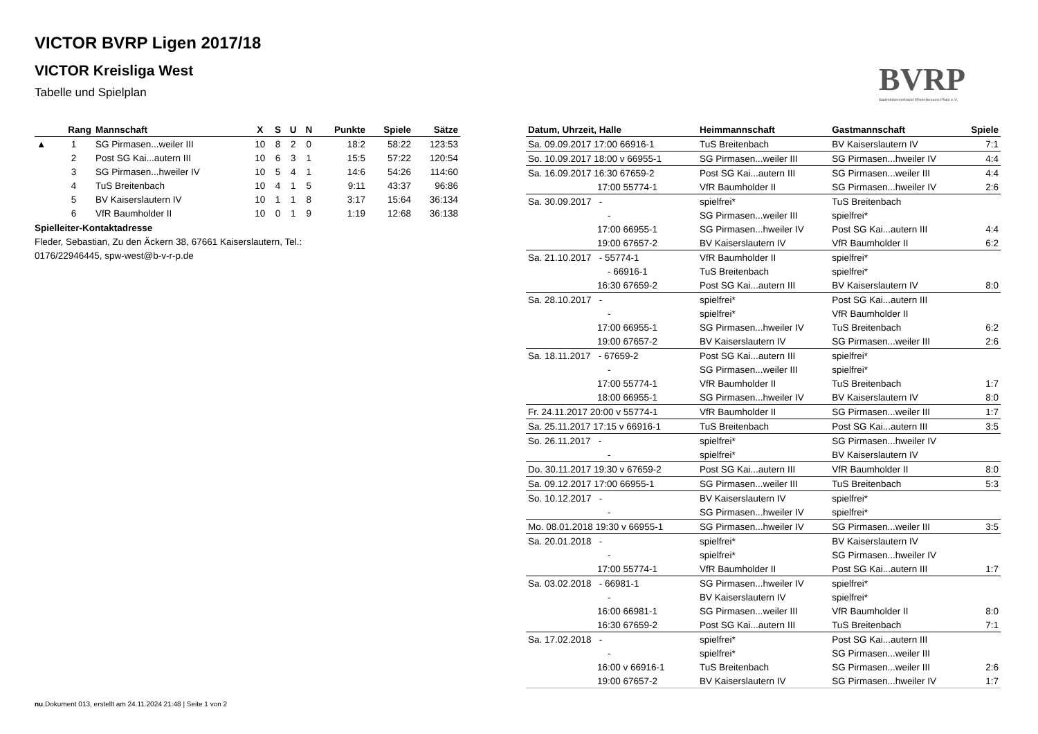VICTOR BVRP Ligen 2017/18
VICTOR Kreisliga West
Tabelle und Spielplan
BVRP
Badmintonverband Rheinhessen-Pfalz e.V.
| | Rang | Mannschaft | X | S | U | N | Punkte | Spiele | Sätze |
| --- | --- | --- | --- | --- | --- | --- | --- | --- | --- |
| ▲ | 1 | SG Pirmasen...weiler III | 10 | 8 | 2 | 0 | 18:2 | 58:22 | 123:53 |
| | 2 | Post SG Kai...autern III | 10 | 6 | 3 | 1 | 15:5 | 57:22 | 120:54 |
| | 3 | SG Pirmasen...hweiler IV | 10 | 5 | 4 | 1 | 14:6 | 54:26 | 114:60 |
| | 4 | TuS Breitenbach | 10 | 4 | 1 | 5 | 9:11 | 43:37 | 96:86 |
| | 5 | BV Kaiserslautern IV | 10 | 1 | 1 | 8 | 3:17 | 15:64 | 36:134 |
| | 6 | VfR Baumholder II | 10 | 0 | 1 | 9 | 1:19 | 12:68 | 36:138 |
Spielleiter-Kontaktadresse
Fleder, Sebastian, Zu den Äckern 38, 67661 Kaiserslautern, Tel.:
0176/22946445, spw-west@b-v-r-p.de
| Datum, Uhrzeit, Halle | Heimmannschaft | Gastmannschaft | Spiele |
| --- | --- | --- | --- |
| Sa. 09.09.2017 17:00 66916-1 | TuS Breitenbach | BV Kaiserslautern IV | 7:1 |
| So. 10.09.2017 18:00 v 66955-1 | SG Pirmasen...weiler III | SG Pirmasen...hweiler IV | 4:4 |
| Sa. 16.09.2017 16:30 67659-2 | Post SG Kai...autern III | SG Pirmasen...weiler III | 4:4 |
| 17:00 55774-1 | VfR Baumholder II | SG Pirmasen...hweiler IV | 2:6 |
| Sa. 30.09.2017 - | spielfrei* | TuS Breitenbach | |
| - | SG Pirmasen...weiler III | spielfrei* | |
| 17:00 66955-1 | SG Pirmasen...hweiler IV | Post SG Kai...autern III | 4:4 |
| 19:00 67657-2 | BV Kaiserslautern IV | VfR Baumholder II | 6:2 |
| Sa. 21.10.2017 - 55774-1 | VfR Baumholder II | spielfrei* | |
| - 66916-1 | TuS Breitenbach | spielfrei* | |
| 16:30 67659-2 | Post SG Kai...autern III | BV Kaiserslautern IV | 8:0 |
| Sa. 28.10.2017 - | spielfrei* | Post SG Kai...autern III | |
| - | spielfrei* | VfR Baumholder II | |
| 17:00 66955-1 | SG Pirmasen...hweiler IV | TuS Breitenbach | 6:2 |
| 19:00 67657-2 | BV Kaiserslautern IV | SG Pirmasen...weiler III | 2:6 |
| Sa. 18.11.2017 - 67659-2 | Post SG Kai...autern III | spielfrei* | |
| - | SG Pirmasen...weiler III | spielfrei* | |
| 17:00 55774-1 | VfR Baumholder II | TuS Breitenbach | 1:7 |
| 18:00 66955-1 | SG Pirmasen...hweiler IV | BV Kaiserslautern IV | 8:0 |
| Fr. 24.11.2017 20:00 v 55774-1 | VfR Baumholder II | SG Pirmasen...weiler III | 1:7 |
| Sa. 25.11.2017 17:15 v 66916-1 | TuS Breitenbach | Post SG Kai...autern III | 3:5 |
| So. 26.11.2017 - | spielfrei* | SG Pirmasen...hweiler IV | |
| - | spielfrei* | BV Kaiserslautern IV | |
| Do. 30.11.2017 19:30 v 67659-2 | Post SG Kai...autern III | VfR Baumholder II | 8:0 |
| Sa. 09.12.2017 17:00 66955-1 | SG Pirmasen...weiler III | TuS Breitenbach | 5:3 |
| So. 10.12.2017 - | BV Kaiserslautern IV | spielfrei* | |
| - | SG Pirmasen...hweiler IV | spielfrei* | |
| Mo. 08.01.2018 19:30 v 66955-1 | SG Pirmasen...hweiler IV | SG Pirmasen...weiler III | 3:5 |
| Sa. 20.01.2018 - | spielfrei* | BV Kaiserslautern IV | |
| - | spielfrei* | SG Pirmasen...hweiler IV | |
| 17:00 55774-1 | VfR Baumholder II | Post SG Kai...autern III | 1:7 |
| Sa. 03.02.2018 - 66981-1 | SG Pirmasen...hweiler IV | spielfrei* | |
| - | BV Kaiserslautern IV | spielfrei* | |
| 16:00 66981-1 | SG Pirmasen...weiler III | VfR Baumholder II | 8:0 |
| 16:30 67659-2 | Post SG Kai...autern III | TuS Breitenbach | 7:1 |
| Sa. 17.02.2018 - | spielfrei* | Post SG Kai...autern III | |
| - | spielfrei* | SG Pirmasen...weiler III | |
| 16:00 v 66916-1 | TuS Breitenbach | SG Pirmasen...weiler III | 2:6 |
| 19:00 67657-2 | BV Kaiserslautern IV | SG Pirmasen...hweiler IV | 1:7 |
nu.Dokument 013, erstellt am 24.11.2024 21:48 | Seite 1 von 2